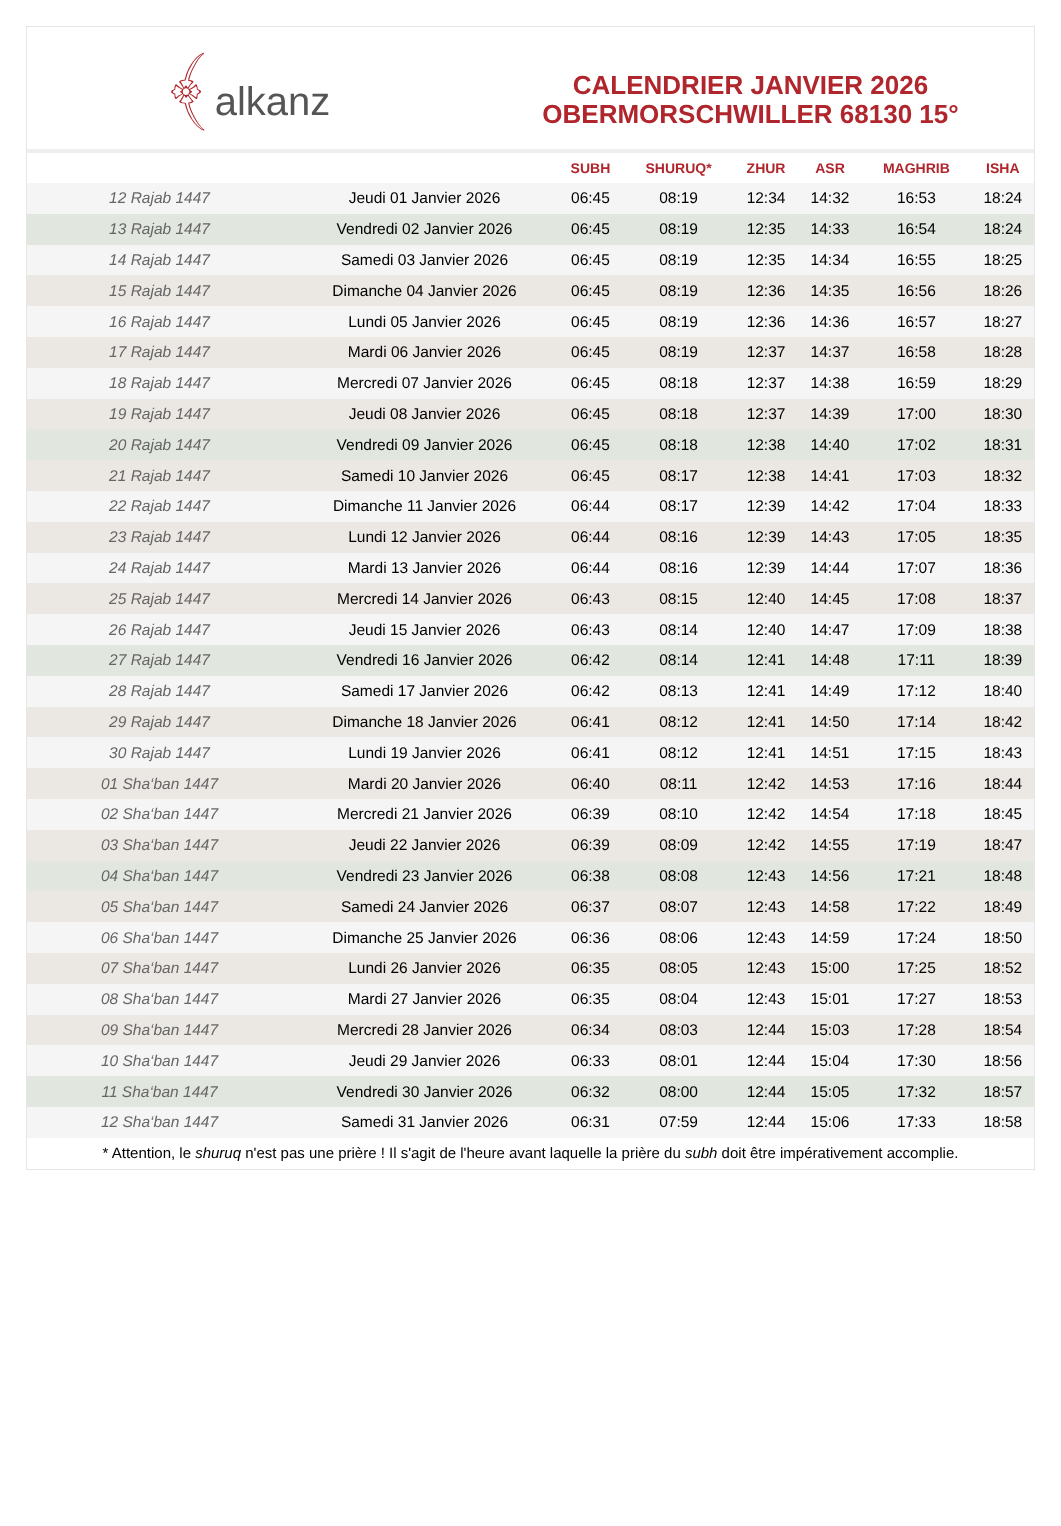﴾alkanz
CALENDRIER JANVIER 2026
OBERMORSCHWILLER 68130 15°
| | | SUBH | SHURUQ* | ZHUR | ASR | MAGHRIB | ISHA |
| --- | --- | --- | --- | --- | --- | --- | --- |
| 12 Rajab 1447 | Jeudi 01 Janvier 2026 | 06:45 | 08:19 | 12:34 | 14:32 | 16:53 | 18:24 |
| 13 Rajab 1447 | Vendredi 02 Janvier 2026 | 06:45 | 08:19 | 12:35 | 14:33 | 16:54 | 18:24 |
| 14 Rajab 1447 | Samedi 03 Janvier 2026 | 06:45 | 08:19 | 12:35 | 14:34 | 16:55 | 18:25 |
| 15 Rajab 1447 | Dimanche 04 Janvier 2026 | 06:45 | 08:19 | 12:36 | 14:35 | 16:56 | 18:26 |
| 16 Rajab 1447 | Lundi 05 Janvier 2026 | 06:45 | 08:19 | 12:36 | 14:36 | 16:57 | 18:27 |
| 17 Rajab 1447 | Mardi 06 Janvier 2026 | 06:45 | 08:19 | 12:37 | 14:37 | 16:58 | 18:28 |
| 18 Rajab 1447 | Mercredi 07 Janvier 2026 | 06:45 | 08:18 | 12:37 | 14:38 | 16:59 | 18:29 |
| 19 Rajab 1447 | Jeudi 08 Janvier 2026 | 06:45 | 08:18 | 12:37 | 14:39 | 17:00 | 18:30 |
| 20 Rajab 1447 | Vendredi 09 Janvier 2026 | 06:45 | 08:18 | 12:38 | 14:40 | 17:02 | 18:31 |
| 21 Rajab 1447 | Samedi 10 Janvier 2026 | 06:45 | 08:17 | 12:38 | 14:41 | 17:03 | 18:32 |
| 22 Rajab 1447 | Dimanche 11 Janvier 2026 | 06:44 | 08:17 | 12:39 | 14:42 | 17:04 | 18:33 |
| 23 Rajab 1447 | Lundi 12 Janvier 2026 | 06:44 | 08:16 | 12:39 | 14:43 | 17:05 | 18:35 |
| 24 Rajab 1447 | Mardi 13 Janvier 2026 | 06:44 | 08:16 | 12:39 | 14:44 | 17:07 | 18:36 |
| 25 Rajab 1447 | Mercredi 14 Janvier 2026 | 06:43 | 08:15 | 12:40 | 14:45 | 17:08 | 18:37 |
| 26 Rajab 1447 | Jeudi 15 Janvier 2026 | 06:43 | 08:14 | 12:40 | 14:47 | 17:09 | 18:38 |
| 27 Rajab 1447 | Vendredi 16 Janvier 2026 | 06:42 | 08:14 | 12:41 | 14:48 | 17:11 | 18:39 |
| 28 Rajab 1447 | Samedi 17 Janvier 2026 | 06:42 | 08:13 | 12:41 | 14:49 | 17:12 | 18:40 |
| 29 Rajab 1447 | Dimanche 18 Janvier 2026 | 06:41 | 08:12 | 12:41 | 14:50 | 17:14 | 18:42 |
| 30 Rajab 1447 | Lundi 19 Janvier 2026 | 06:41 | 08:12 | 12:41 | 14:51 | 17:15 | 18:43 |
| 01 Sha‘ban 1447 | Mardi 20 Janvier 2026 | 06:40 | 08:11 | 12:42 | 14:53 | 17:16 | 18:44 |
| 02 Sha‘ban 1447 | Mercredi 21 Janvier 2026 | 06:39 | 08:10 | 12:42 | 14:54 | 17:18 | 18:45 |
| 03 Sha‘ban 1447 | Jeudi 22 Janvier 2026 | 06:39 | 08:09 | 12:42 | 14:55 | 17:19 | 18:47 |
| 04 Sha‘ban 1447 | Vendredi 23 Janvier 2026 | 06:38 | 08:08 | 12:43 | 14:56 | 17:21 | 18:48 |
| 05 Sha‘ban 1447 | Samedi 24 Janvier 2026 | 06:37 | 08:07 | 12:43 | 14:58 | 17:22 | 18:49 |
| 06 Sha‘ban 1447 | Dimanche 25 Janvier 2026 | 06:36 | 08:06 | 12:43 | 14:59 | 17:24 | 18:50 |
| 07 Sha‘ban 1447 | Lundi 26 Janvier 2026 | 06:35 | 08:05 | 12:43 | 15:00 | 17:25 | 18:52 |
| 08 Sha‘ban 1447 | Mardi 27 Janvier 2026 | 06:35 | 08:04 | 12:43 | 15:01 | 17:27 | 18:53 |
| 09 Sha‘ban 1447 | Mercredi 28 Janvier 2026 | 06:34 | 08:03 | 12:44 | 15:03 | 17:28 | 18:54 |
| 10 Sha‘ban 1447 | Jeudi 29 Janvier 2026 | 06:33 | 08:01 | 12:44 | 15:04 | 17:30 | 18:56 |
| 11 Sha‘ban 1447 | Vendredi 30 Janvier 2026 | 06:32 | 08:00 | 12:44 | 15:05 | 17:32 | 18:57 |
| 12 Sha‘ban 1447 | Samedi 31 Janvier 2026 | 06:31 | 07:59 | 12:44 | 15:06 | 17:33 | 18:58 |
* Attention, le shuruq n'est pas une prière ! Il s'agit de l'heure avant laquelle la prière du subh doit être impérativement accomplie.